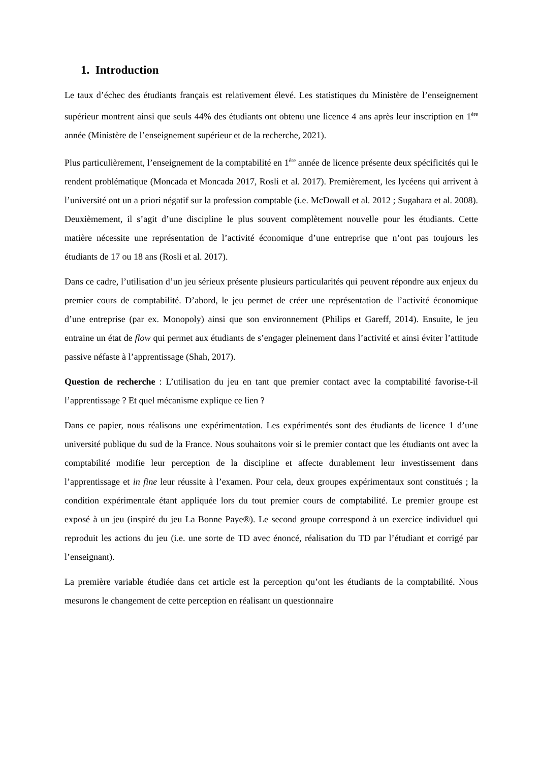1. Introduction
Le taux d’échec des étudiants français est relativement élevé. Les statistiques du Ministère de l’enseignement supérieur montrent ainsi que seuls 44% des étudiants ont obtenu une licence 4 ans après leur inscription en 1<sup>ère</sup> année (Ministère de l’enseignement supérieur et de la recherche, 2021).
Plus particulièrement, l’enseignement de la comptabilité en 1<sup>ère</sup> année de licence présente deux spécificités qui le rendent problématique (Moncada et Moncada 2017, Rosli et al. 2017). Premièrement, les lycéens qui arrivent à l’université ont un a priori négatif sur la profession comptable (i.e. McDowall et al. 2012 ; Sugahara et al. 2008). Deuxièmement, il s’agit d’une discipline le plus souvent complètement nouvelle pour les étudiants. Cette matière nécessite une représentation de l’activité économique d’une entreprise que n’ont pas toujours les étudiants de 17 ou 18 ans (Rosli et al. 2017).
Dans ce cadre, l’utilisation d’un jeu sérieux présente plusieurs particularités qui peuvent répondre aux enjeux du premier cours de comptabilité. D’abord, le jeu permet de créer une représentation de l’activité économique d’une entreprise (par ex. Monopoly) ainsi que son environnement (Philips et Gareff, 2014). Ensuite, le jeu entraine un état de flow qui permet aux étudiants de s’engager pleinement dans l’activité et ainsi éviter l’attitude passive néfaste à l’apprentissage (Shah, 2017).
Question de recherche : L’utilisation du jeu en tant que premier contact avec la comptabilité favorise-t-il l’apprentissage ? Et quel mécanisme explique ce lien ?
Dans ce papier, nous réalisons une expérimentation. Les expérimentés sont des étudiants de licence 1 d’une université publique du sud de la France. Nous souhaitons voir si le premier contact que les étudiants ont avec la comptabilité modifie leur perception de la discipline et affecte durablement leur investissement dans l’apprentissage et in fine leur réussite à l’examen. Pour cela, deux groupes expérimentaux sont constitués ; la condition expérimentale étant appliquée lors du tout premier cours de comptabilité. Le premier groupe est exposé à un jeu (inspiré du jeu La Bonne Paye®). Le second groupe correspond à un exercice individuel qui reproduit les actions du jeu (i.e. une sorte de TD avec énoncé, réalisation du TD par l’étudiant et corrigé par l’enseignant).
La première variable étudiée dans cet article est la perception qu’ont les étudiants de la comptabilité. Nous mesurons le changement de cette perception en réalisant un questionnaire